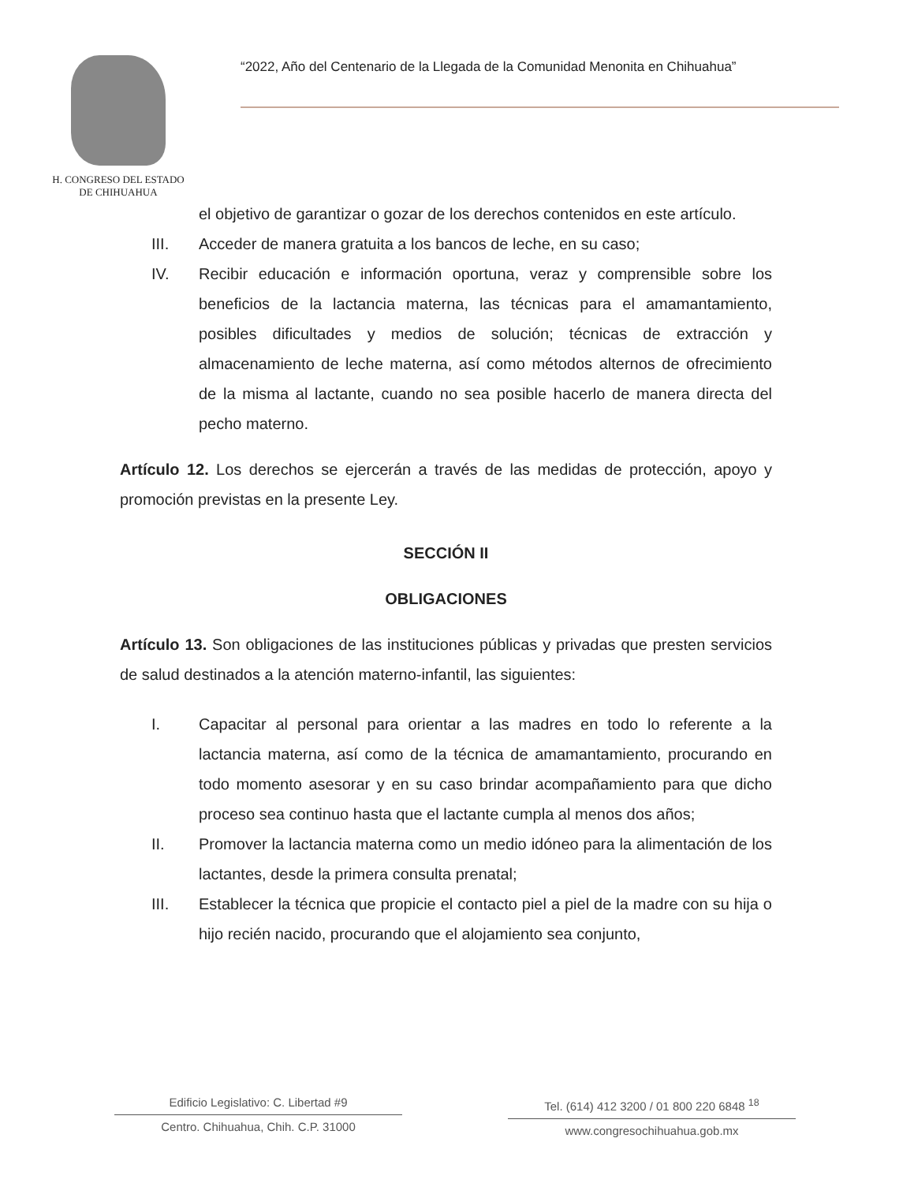H. CONGRESO DEL ESTADO
DE CHIHUAHUA
“2022, Año del Centenario de la Llegada de la Comunidad Menonita en Chihuahua”
el objetivo de garantizar o gozar de los derechos contenidos en este artículo.
III. Acceder de manera gratuita a los bancos de leche, en su caso;
IV. Recibir educación e información oportuna, veraz y comprensible sobre los beneficios de la lactancia materna, las técnicas para el amamantamiento, posibles dificultades y medios de solución; técnicas de extracción y almacenamiento de leche materna, así como métodos alternos de ofrecimiento de la misma al lactante, cuando no sea posible hacerlo de manera directa del pecho materno.
Artículo 12. Los derechos se ejercerán a través de las medidas de protección, apoyo y promoción previstas en la presente Ley.
SECCIÓN II
OBLIGACIONES
Artículo 13. Son obligaciones de las instituciones públicas y privadas que presten servicios de salud destinados a la atención materno-infantil, las siguientes:
I. Capacitar al personal para orientar a las madres en todo lo referente a la lactancia materna, así como de la técnica de amamantamiento, procurando en todo momento asesorar y en su caso brindar acompañamiento para que dicho proceso sea continuo hasta que el lactante cumpla al menos dos años;
II. Promover la lactancia materna como un medio idóneo para la alimentación de los lactantes, desde la primera consulta prenatal;
III. Establecer la técnica que propicie el contacto piel a piel de la madre con su hija o hijo recién nacido, procurando que el alojamiento sea conjunto,
Edificio Legislativo: C. Libertad #9
Centro. Chihuahua, Chih. C.P. 31000
Tel. (614) 412 3200 / 01 800 220 6848 <sup>18</sup>
www.congresochihuahua.gob.mx